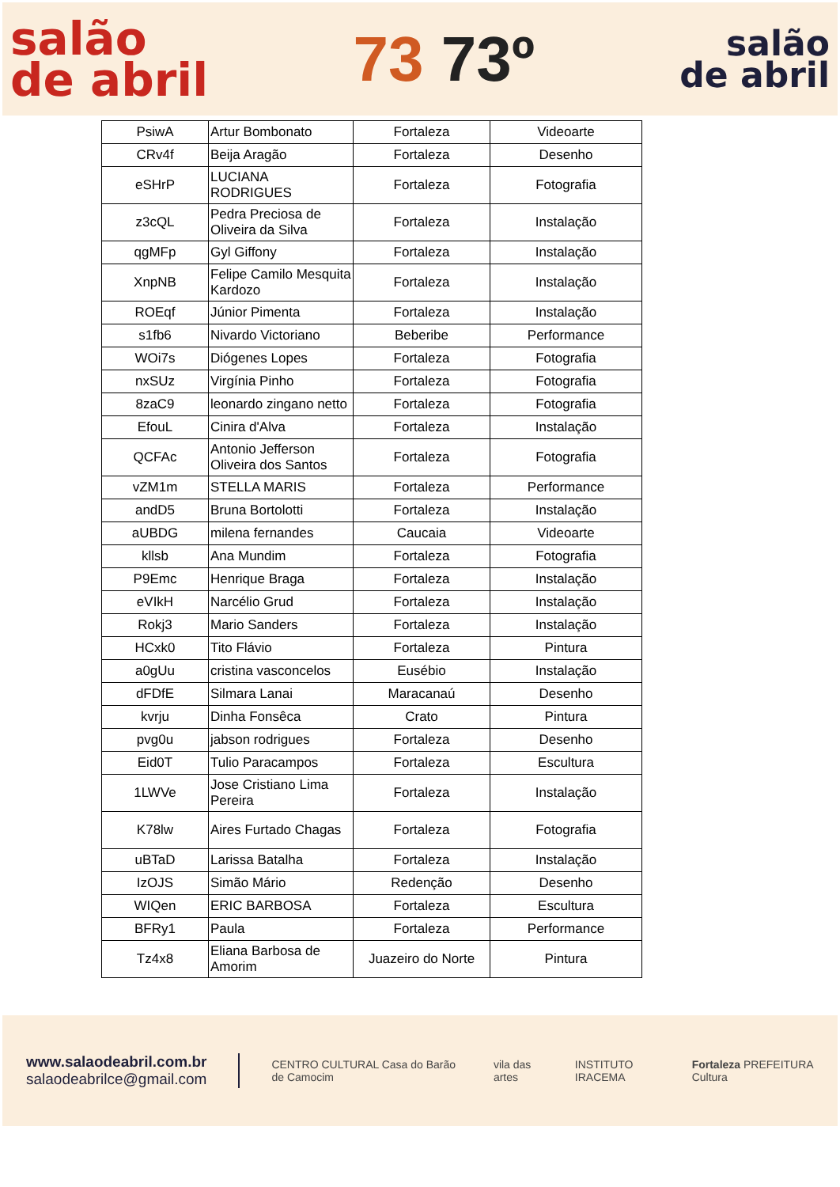salão
de abril
73 73º
salão
de abril
| PsiwA | Artur Bombonato | Fortaleza | Videoarte |
| CRv4f | Beija Aragão | Fortaleza | Desenho |
| eSHrP | LUCIANA RODRIGUES | Fortaleza | Fotografia |
| z3cQL | Pedra Preciosa de Oliveira da Silva | Fortaleza | Instalação |
| qgMFp | Gyl Giffony | Fortaleza | Instalação |
| XnpNB | Felipe Camilo Mesquita Kardozo | Fortaleza | Instalação |
| ROEqf | Júnior Pimenta | Fortaleza | Instalação |
| s1fb6 | Nivardo Victoriano | Beberibe | Performance |
| WOi7s | Diógenes Lopes | Fortaleza | Fotografia |
| nxSUz | Virgínia Pinho | Fortaleza | Fotografia |
| 8zaC9 | leonardo zingano netto | Fortaleza | Fotografia |
| EfouL | Cinira d'Alva | Fortaleza | Instalação |
| QCFAc | Antonio Jefferson Oliveira dos Santos | Fortaleza | Fotografia |
| vZM1m | STELLA MARIS | Fortaleza | Performance |
| andD5 | Bruna Bortolotti | Fortaleza | Instalação |
| aUBDG | milena fernandes | Caucaia | Videoarte |
| kllsb | Ana Mundim | Fortaleza | Fotografia |
| P9Emc | Henrique Braga | Fortaleza | Instalação |
| eVIkH | Narcélio Grud | Fortaleza | Instalação |
| Rokj3 | Mario Sanders | Fortaleza | Instalação |
| HCxk0 | Tito Flávio | Fortaleza | Pintura |
| a0gUu | cristina vasconcelos | Eusébio | Instalação |
| dFDfE | Silmara Lanai | Maracanaú | Desenho |
| kvrju | Dinha Fonsêca | Crato | Pintura |
| pvg0u | jabson rodrigues | Fortaleza | Desenho |
| Eid0T | Tulio Paracampos | Fortaleza | Escultura |
| 1LWVe | Jose Cristiano Lima Pereira | Fortaleza | Instalação |
| K78lw | Aires Furtado Chagas | Fortaleza | Fotografia |
| uBTaD | Larissa Batalha | Fortaleza | Instalação |
| IzOJS | Simão Mário | Redenção | Desenho |
| WIQen | ERIC BARBOSA | Fortaleza | Escultura |
| BFRy1 | Paula | Fortaleza | Performance |
| Tz4x8 | Eliana Barbosa de Amorim | Juazeiro do Norte | Pintura |
www.salaodeabril.com.br
salaodeabrilce@gmail.com
CENTRO CULTURAL Casa do Barão de Camocim vila das artes INSTITUTO IRACEMA Fortaleza PREFEITURA Cultura